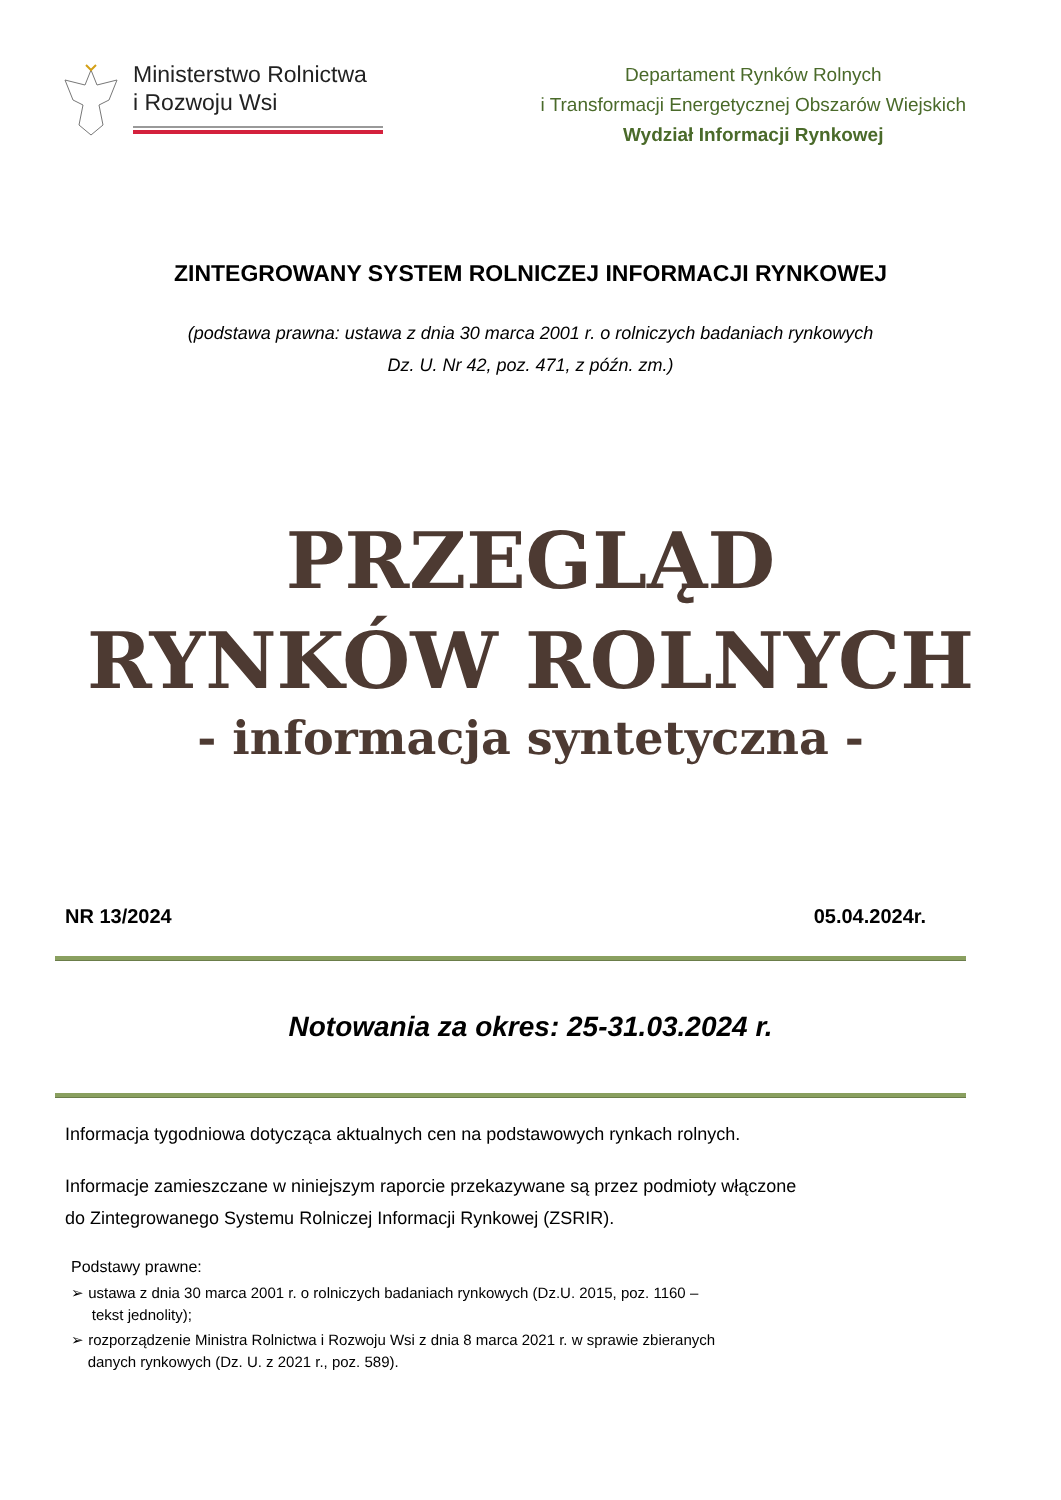Ministerstwo Rolnictwa
i Rozwoju Wsi
Departament Rynków Rolnych
i Transformacji Energetycznej Obszarów Wiejskich
Wydział Informacji Rynkowej
ZINTEGROWANY SYSTEM ROLNICZEJ INFORMACJI RYNKOWEJ
(podstawa prawna: ustawa z dnia 30 marca 2001 r. o rolniczych badaniach rynkowych
Dz. U. Nr 42, poz. 471, z późn. zm.)
PRZEGLĄD
RYNKÓW ROLNYCH
- informacja syntetyczna -
NR 13/2024 05.04.2024r.
Notowania za okres: 25-31.03.2024 r.
Informacja tygodniowa dotycząca aktualnych cen na podstawowych rynkach rolnych.
Informacje zamieszczane w niniejszym raporcie przekazywane są przez podmioty włączone
do Zintegrowanego Systemu Rolniczej Informacji Rynkowej (ZSRIR).
Podstawy prawne:
➢ ustawa z dnia 30 marca 2001 r. o rolniczych badaniach rynkowych (Dz.U. 2015, poz. 1160 –
tekst jednolity);
➢ rozporządzenie Ministra Rolnictwa i Rozwoju Wsi z dnia 8 marca 2021 r. w sprawie zbieranych
danych rynkowych (Dz. U. z 2021 r., poz. 589).